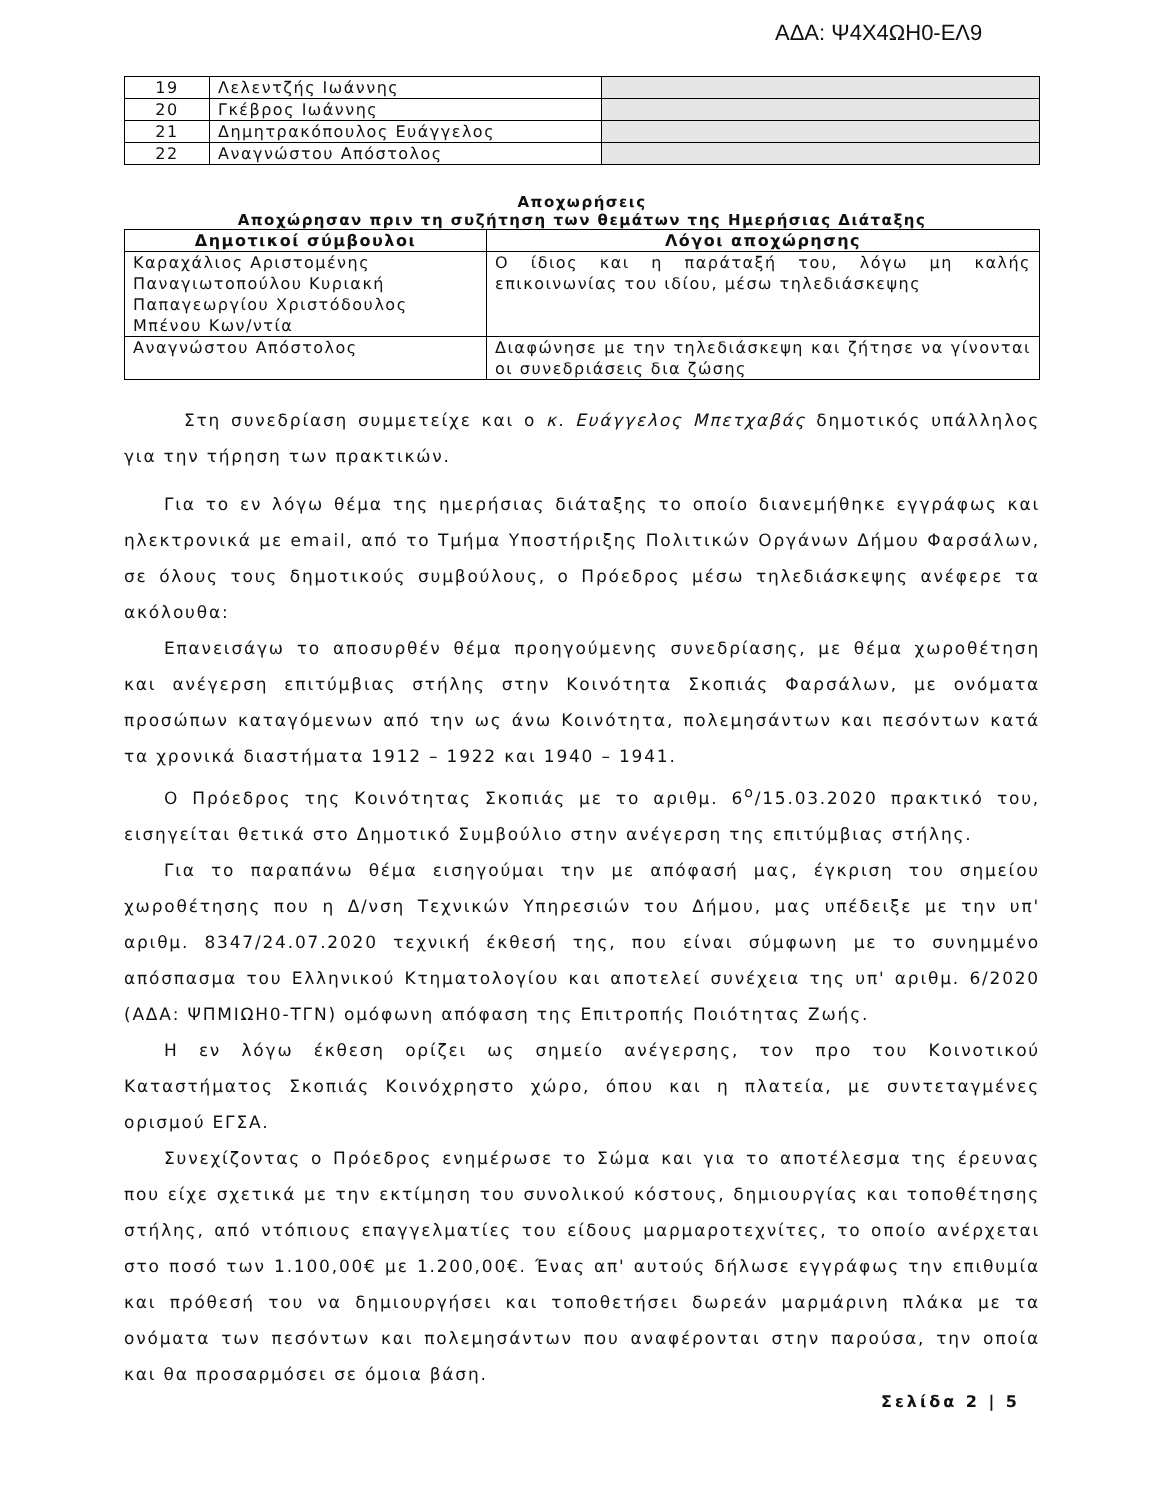ΑΔΑ: Ψ4Χ4ΩΗ0-ΕΛ9
| 19 | Λελεντζής Ιωάννης | |
| 20 | Γκέβρος Ιωάννης | |
| 21 | Δημητρακόπουλος Ευάγγελος | |
| 22 | Αναγνώστου Απόστολος | |
Αποχωρήσεις
Αποχώρησαν πριν τη συζήτηση των θεμάτων της Ημερήσιας Διάταξης
| Δημοτικοί σύμβουλοι | Λόγοι αποχώρησης |
| --- | --- |
| Καραχάλιος Αριστομένης Παναγιωτοπούλου Κυριακή Παπαγεωργίου Χριστόδουλος Μπένου Κων/ντία | Ο ίδιος και η παράταξή του, λόγω μη καλής επικοινωνίας του ιδίου, μέσω τηλεδιάσκεψης |
| Αναγνώστου Απόστολος | Διαφώνησε με την τηλεδιάσκεψη και ζήτησε να γίνονται οι συνεδριάσεις δια ζώσης |
Στη συνεδρίαση συμμετείχε και ο κ. Ευάγγελος Μπετχαβάς δημοτικός υπάλληλος για την τήρηση των πρακτικών.
Για το εν λόγω θέμα της ημερήσιας διάταξης το οποίο διανεμήθηκε εγγράφως και ηλεκτρονικά με email, από το Τμήμα Υποστήριξης Πολιτικών Οργάνων Δήμου Φαρσάλων, σε όλους τους δημοτικούς συμβούλους, ο Πρόεδρος μέσω τηλεδιάσκεψης ανέφερε τα ακόλουθα:
Επανεισάγω το αποσυρθέν θέμα προηγούμενης συνεδρίασης, με θέμα χωροθέτηση και ανέγερση επιτύμβιας στήλης στην Κοινότητα Σκοπιάς Φαρσάλων, με ονόματα προσώπων καταγόμενων από την ως άνω Κοινότητα, πολεμησάντων και πεσόντων κατά τα χρονικά διαστήματα 1912 – 1922 και 1940 – 1941.
Ο Πρόεδρος της Κοινότητας Σκοπιάς με το αριθμ. 6<sup>ο</sup>/15.03.2020 πρακτικό του, εισηγείται θετικά στο Δημοτικό Συμβούλιο στην ανέγερση της επιτύμβιας στήλης.
Για το παραπάνω θέμα εισηγούμαι την με απόφασή μας, έγκριση του σημείου χωροθέτησης που η Δ/νση Τεχνικών Υπηρεσιών του Δήμου, μας υπέδειξε με την υπ' αριθμ. 8347/24.07.2020 τεχνική έκθεσή της, που είναι σύμφωνη με το συνημμένο απόσπασμα του Ελληνικού Κτηματολογίου και αποτελεί συνέχεια της υπ' αριθμ. 6/2020 (ΑΔΑ: ΨΠΜΙΩΗ0-ΤΓΝ) ομόφωνη απόφαση της Επιτροπής Ποιότητας Ζωής.
Η εν λόγω έκθεση ορίζει ως σημείο ανέγερσης, τον προ του Κοινοτικού Καταστήματος Σκοπιάς Κοινόχρηστο χώρο, όπου και η πλατεία, με συντεταγμένες ορισμού ΕΓΣΑ.
Συνεχίζοντας ο Πρόεδρος ενημέρωσε το Σώμα και για το αποτέλεσμα της έρευνας που είχε σχετικά με την εκτίμηση του συνολικού κόστους, δημιουργίας και τοποθέτησης στήλης, από ντόπιους επαγγελματίες του είδους μαρμαροτεχνίτες, το οποίο ανέρχεται στο ποσό των 1.100,00€ με 1.200,00€. Ένας απ' αυτούς δήλωσε εγγράφως την επιθυμία και πρόθεσή του να δημιουργήσει και τοποθετήσει δωρεάν μαρμάρινη πλάκα με τα ονόματα των πεσόντων και πολεμησάντων που αναφέρονται στην παρούσα, την οποία και θα προσαρμόσει σε όμοια βάση.
Σελίδα 2 | 5